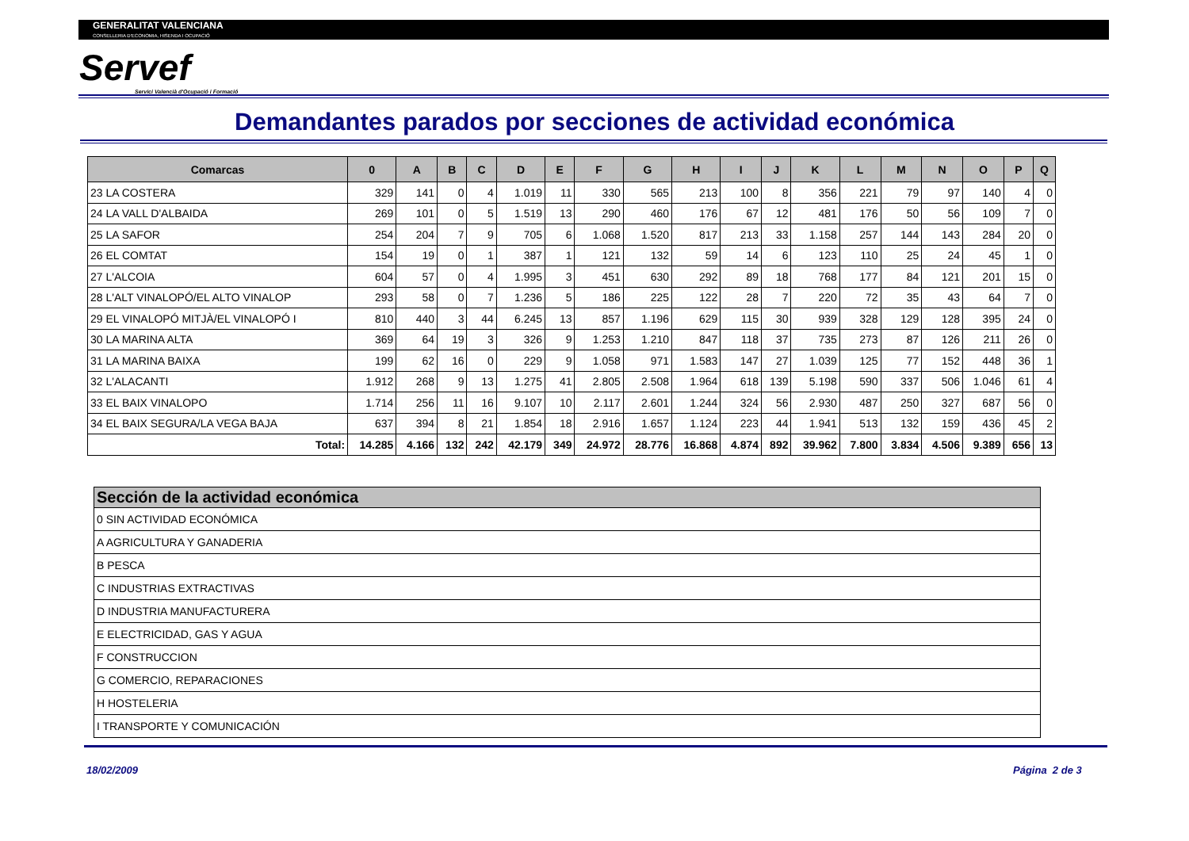GENERALITAT VALENCIANA
CONSELLERIA D'ECONOMIA, HISENDA I OCUPACIÓ
Servef
Servici Valencià d'Ocupació i Formació
Demandantes parados por secciones de actividad económica
| Comarcas | 0 | A | B | C | D | E | F | G | H | I | J | K | L | M | N | O | P | Q |
| --- | --- | --- | --- | --- | --- | --- | --- | --- | --- | --- | --- | --- | --- | --- | --- | --- | --- | --- |
| 23 LA COSTERA | 329 | 141 | 0 | 4 | 1.019 | 11 | 330 | 565 | 213 | 100 | 8 | 356 | 221 | 79 | 97 | 140 | 4 | 0 |
| 24 LA VALL D'ALBAIDA | 269 | 101 | 0 | 5 | 1.519 | 13 | 290 | 460 | 176 | 67 | 12 | 481 | 176 | 50 | 56 | 109 | 7 | 0 |
| 25 LA SAFOR | 254 | 204 | 7 | 9 | 705 | 6 | 1.068 | 1.520 | 817 | 213 | 33 | 1.158 | 257 | 144 | 143 | 284 | 20 | 0 |
| 26 EL COMTAT | 154 | 19 | 0 | 1 | 387 | 1 | 121 | 132 | 59 | 14 | 6 | 123 | 110 | 25 | 24 | 45 | 1 | 0 |
| 27 L'ALCOIA | 604 | 57 | 0 | 4 | 1.995 | 3 | 451 | 630 | 292 | 89 | 18 | 768 | 177 | 84 | 121 | 201 | 15 | 0 |
| 28 L'ALT VINALOPÓ/EL ALTO VINALOP | 293 | 58 | 0 | 7 | 1.236 | 5 | 186 | 225 | 122 | 28 | 7 | 220 | 72 | 35 | 43 | 64 | 7 | 0 |
| 29 EL VINALOPÓ MITJÀ/EL VINALOPÓ I | 810 | 440 | 3 | 44 | 6.245 | 13 | 857 | 1.196 | 629 | 115 | 30 | 939 | 328 | 129 | 128 | 395 | 24 | 0 |
| 30 LA MARINA ALTA | 369 | 64 | 19 | 3 | 326 | 9 | 1.253 | 1.210 | 847 | 118 | 37 | 735 | 273 | 87 | 126 | 211 | 26 | 0 |
| 31 LA MARINA BAIXA | 199 | 62 | 16 | 0 | 229 | 9 | 1.058 | 971 | 1.583 | 147 | 27 | 1.039 | 125 | 77 | 152 | 448 | 36 | 1 |
| 32 L'ALACANTI | 1.912 | 268 | 9 | 13 | 1.275 | 41 | 2.805 | 2.508 | 1.964 | 618 | 139 | 5.198 | 590 | 337 | 506 | 1.046 | 61 | 4 |
| 33 EL BAIX VINALOPO | 1.714 | 256 | 11 | 16 | 9.107 | 10 | 2.117 | 2.601 | 1.244 | 324 | 56 | 2.930 | 487 | 250 | 327 | 687 | 56 | 0 |
| 34 EL BAIX SEGURA/LA VEGA BAJA | 637 | 394 | 8 | 21 | 1.854 | 18 | 2.916 | 1.657 | 1.124 | 223 | 44 | 1.941 | 513 | 132 | 159 | 436 | 45 | 2 |
| Total: | 14.285 | 4.166 | 132 | 242 | 42.179 | 349 | 24.972 | 28.776 | 16.868 | 4.874 | 892 | 39.962 | 7.800 | 3.834 | 4.506 | 9.389 | 656 | 13 |
| Sección de la actividad económica |
| --- |
| 0 SIN ACTIVIDAD ECONÓMICA |
| A AGRICULTURA Y GANADERIA |
| B PESCA |
| C INDUSTRIAS EXTRACTIVAS |
| D INDUSTRIA MANUFACTURERA |
| E ELECTRICIDAD, GAS Y AGUA |
| F CONSTRUCCION |
| G COMERCIO, REPARACIONES |
| H HOSTELERIA |
| I TRANSPORTE Y COMUNICACIÓN |
18/02/2009 Página 2 de 3